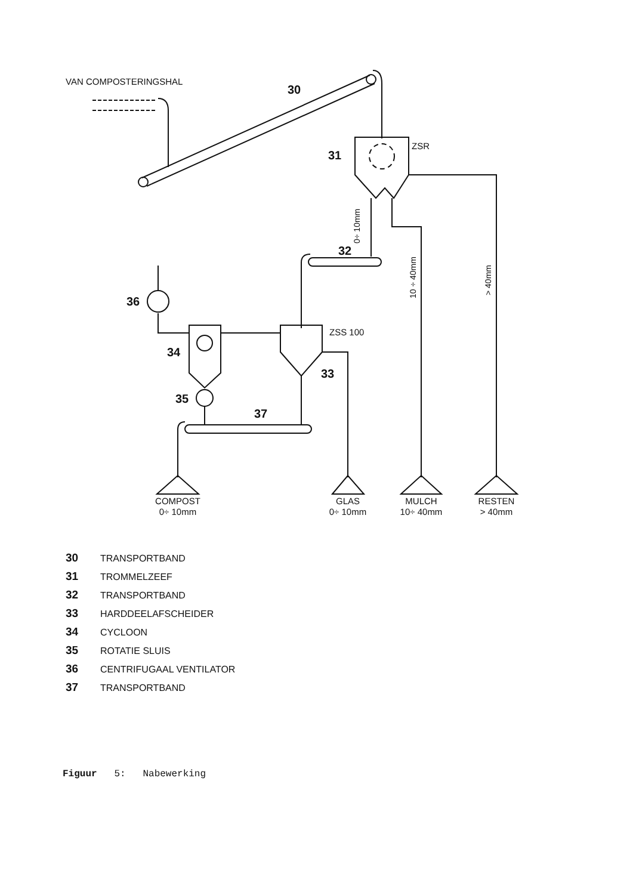VAN COMPOSTERINGSHAL
30
31
ZSR
32
ZSS 100
33
34
36
35
37
COMPOST
0÷ 10mm
GLAS
0÷ 10mm
MULCH
10÷ 40mm
RESTEN
> 40mm
0÷ 10mm
10 ÷ 40mm
> 40mm
30 TRANSPORTBAND
31 TROMMELZEEF
32 TRANSPORTBAND
33 HARDDEELAFSCHEIDER
34 CYCLOON
35 ROTATIE SLUIS
36 CENTRIFUGAAL VENTILATOR
37 TRANSPORTBAND
Figuur 5: Nabewerking